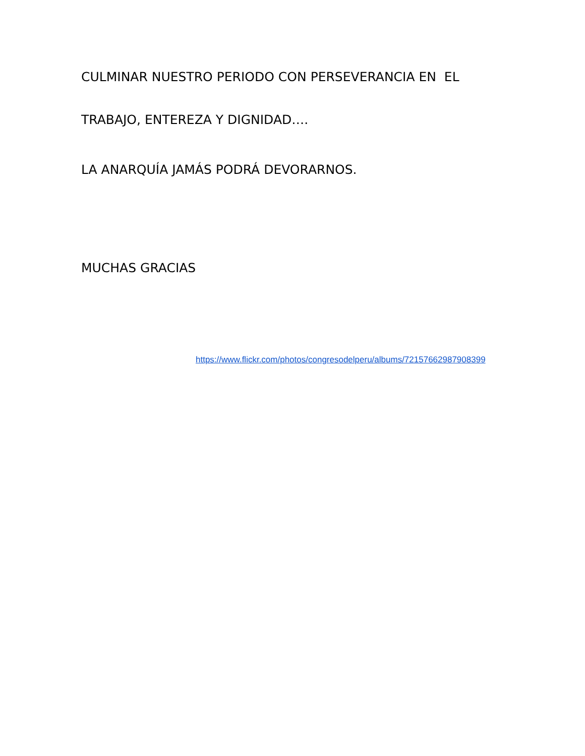CULMINAR NUESTRO PERIODO CON PERSEVERANCIA EN EL
TRABAJO, ENTEREZA Y DIGNIDAD….
LA ANARQUÍA JAMÁS PODRÁ DEVORARNOS.
MUCHAS GRACIAS
https://www.flickr.com/photos/congresodelperu/albums/72157662987908399